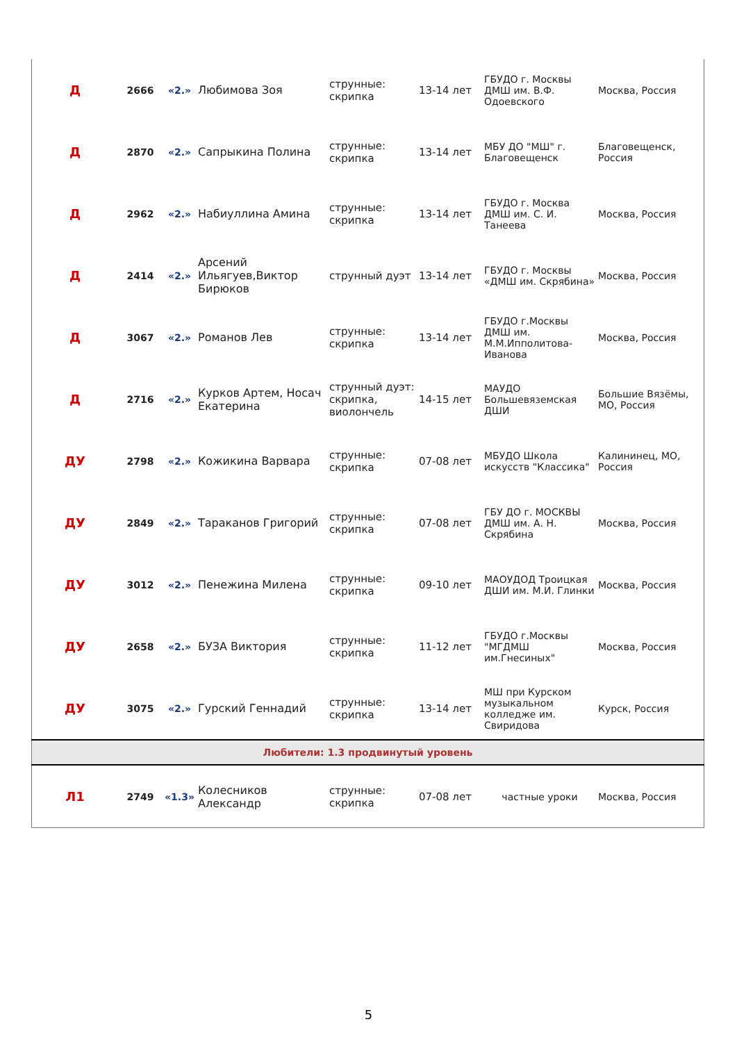| Д | 2666 | «2.» | Любимова Зоя | струнные: скрипка | 13-14 лет | ГБУДО г. Москвы ДМШ им. В.Ф. Одоевского | Москва, Россия |
| Д | 2870 | «2.» | Сапрыкина Полина | струнные: скрипка | 13-14 лет | МБУ ДО "МШ" г. Благовещенск | Благовещенск, Россия |
| Д | 2962 | «2.» | Набиуллина Амина | струнные: скрипка | 13-14 лет | ГБУДО г. Москва ДМШ им. С. И. Танеева | Москва, Россия |
| Д | 2414 | «2.» | Арсений Ильягуев,Виктор Бирюков | струнный дуэт | 13-14 лет | ГБУДО г. Москвы «ДМШ им. Скрябина» | Москва, Россия |
| Д | 3067 | «2.» | Романов Лев | струнные: скрипка | 13-14 лет | ГБУДО г.Москвы ДМШ им. М.М.Ипполитова-Иванова | Москва, Россия |
| Д | 2716 | «2.» | Курков Артем, Носач Екатерина | струнный дуэт: скрипка, виолончель | 14-15 лет | МАУДО Большевяземская ДШИ | Большие Вязёмы, МО, Россия |
| ДУ | 2798 | «2.» | Кожикина Варвара | струнные: скрипка | 07-08 лет | МБУДО Школа искусств "Классика" | Калининец, МО, Россия |
| ДУ | 2849 | «2.» | Тараканов Григорий | струнные: скрипка | 07-08 лет | ГБУ ДО г. МОСКВЫ ДМШ им. А. Н. Скрябина | Москва, Россия |
| ДУ | 3012 | «2.» | Пенежина Милена | струнные: скрипка | 09-10 лет | МАОУДОД Троицкая ДШИ им. М.И. Глинки | Москва, Россия |
| ДУ | 2658 | «2.» | БУЗА Виктория | струнные: скрипка | 11-12 лет | ГБУДО г.Москвы "МГДМШ им.Гнесиных" | Москва, Россия |
| ДУ | 3075 | «2.» | Гурский Геннадий | струнные: скрипка | 13-14 лет | МШ при Курском музыкальном колледже им. Свиридова | Курск, Россия |
| Любители: 1.3 продвинутый уровень | | | | | | | |
| Л1 | 2749 | «1.3» | Колесников Александр | струнные: скрипка | 07-08 лет | частные уроки | Москва, Россия |
5